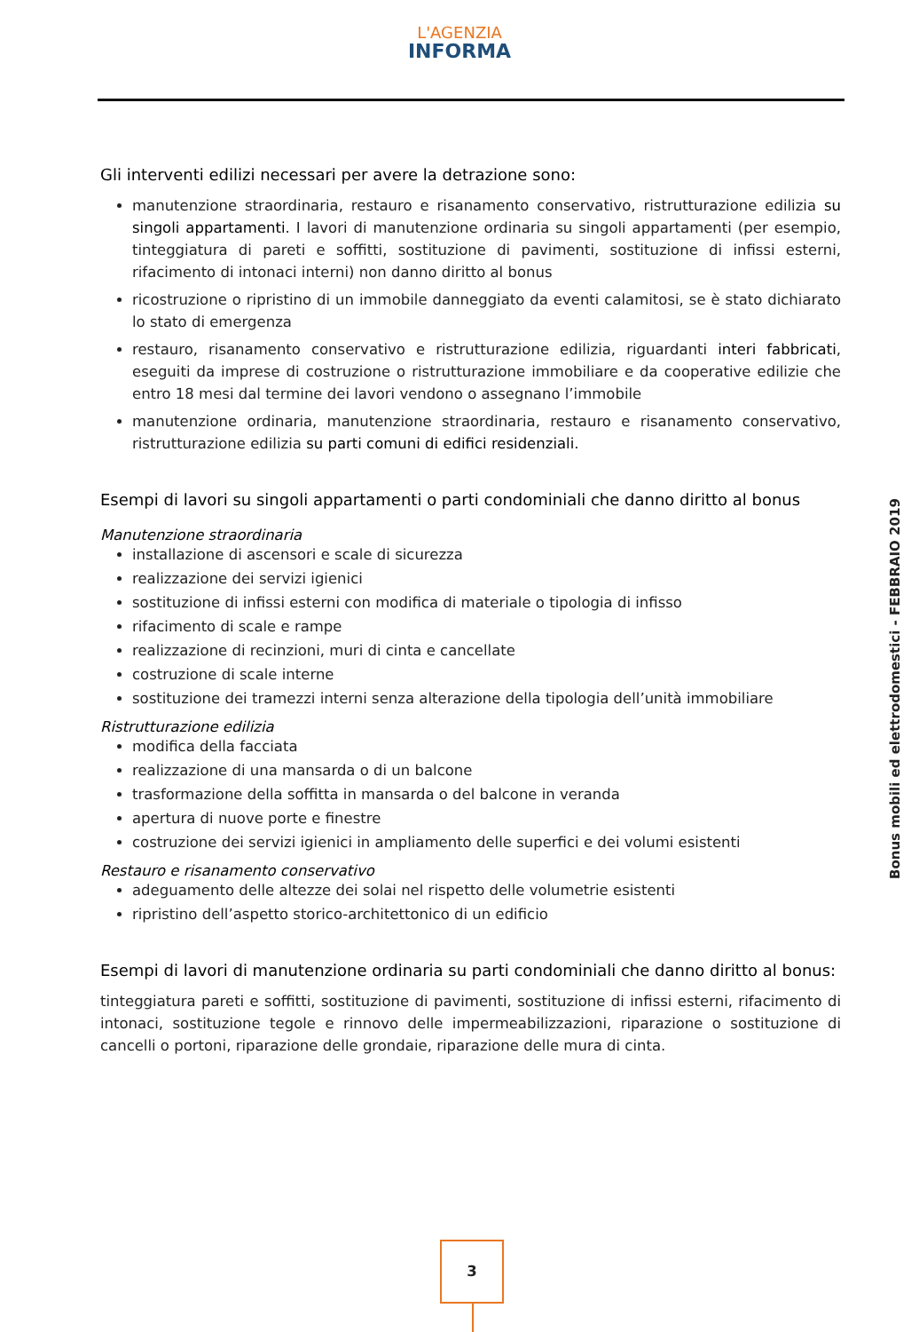L'AGENZIA
INFORMA
Gli interventi edilizi necessari per avere la detrazione sono:
manutenzione straordinaria, restauro e risanamento conservativo, ristrutturazione edilizia su singoli appartamenti. I lavori di manutenzione ordinaria su singoli appartamenti (per esempio, tinteggiatura di pareti e soffitti, sostituzione di pavimenti, sostituzione di infissi esterni, rifacimento di intonaci interni) non danno diritto al bonus
ricostruzione o ripristino di un immobile danneggiato da eventi calamitosi, se è stato dichiarato lo stato di emergenza
restauro, risanamento conservativo e ristrutturazione edilizia, riguardanti interi fabbricati, eseguiti da imprese di costruzione o ristrutturazione immobiliare e da cooperative edilizie che entro 18 mesi dal termine dei lavori vendono o assegnano l’immobile
manutenzione ordinaria, manutenzione straordinaria, restauro e risanamento conservativo, ristrutturazione edilizia su parti comuni di edifici residenziali.
Esempi di lavori su singoli appartamenti o parti condominiali che danno diritto al bonus
Manutenzione straordinaria
installazione di ascensori e scale di sicurezza
realizzazione dei servizi igienici
sostituzione di infissi esterni con modifica di materiale o tipologia di infisso
rifacimento di scale e rampe
realizzazione di recinzioni, muri di cinta e cancellate
costruzione di scale interne
sostituzione dei tramezzi interni senza alterazione della tipologia dell’unità immobiliare
Ristrutturazione edilizia
modifica della facciata
realizzazione di una mansarda o di un balcone
trasformazione della soffitta in mansarda o del balcone in veranda
apertura di nuove porte e finestre
costruzione dei servizi igienici in ampliamento delle superfici e dei volumi esistenti
Restauro e risanamento conservativo
adeguamento delle altezze dei solai nel rispetto delle volumetrie esistenti
ripristino dell’aspetto storico-architettonico di un edificio
Esempi di lavori di manutenzione ordinaria su parti condominiali che danno diritto al bonus:
tinteggiatura pareti e soffitti, sostituzione di pavimenti, sostituzione di infissi esterni, rifacimento di intonaci, sostituzione tegole e rinnovo delle impermeabilizzazioni, riparazione o sostituzione di cancelli o portoni, riparazione delle grondaie, riparazione delle mura di cinta.
Bonus mobili ed elettrodomestici - FEBBRAIO 2019
3